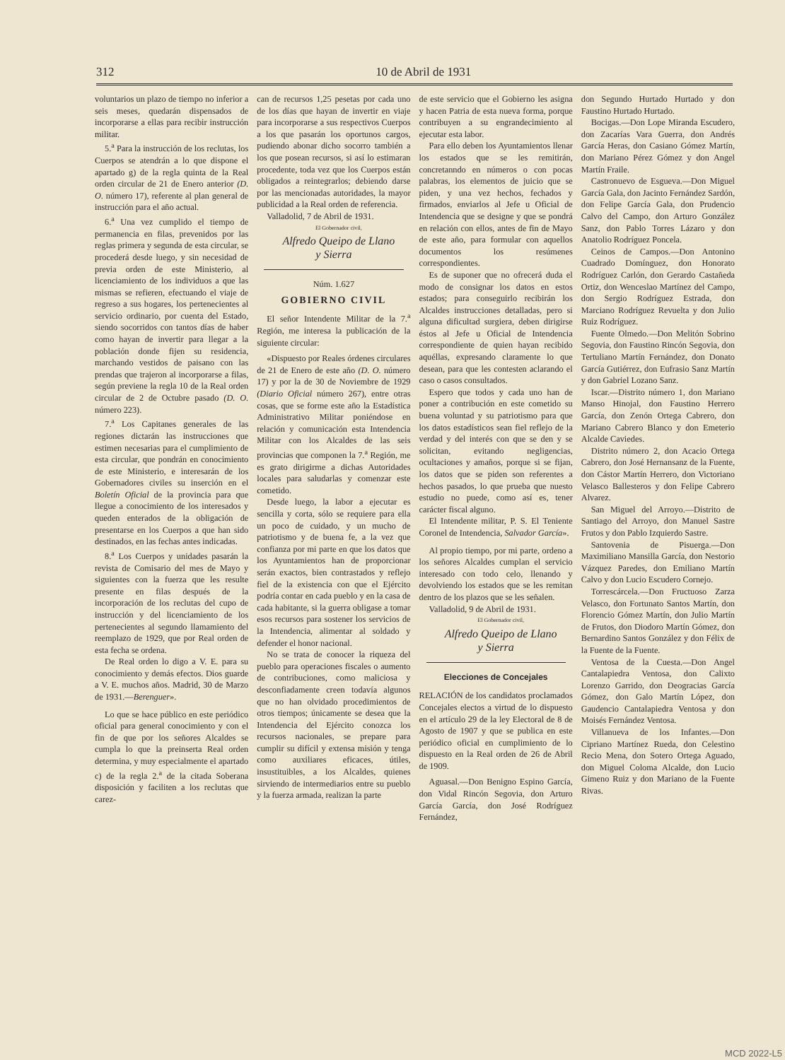312 10 de Abril de 1931
voluntarios un plazo de tiempo no inferior a seis meses, quedarán dispensados de incorporarse a ellas para recibir instrucción militar.
5.<sup>a</sup> Para la instrucción de los reclutas, los Cuerpos se atendrán a lo que dispone el apartado g) de la regla quinta de la Real orden circular de 21 de Enero anterior (D. O. número 17), referente al plan general de instrucción para el año actual.
6.<sup>a</sup> Una vez cumplido el tiempo de permanencia en filas, prevenidos por las reglas primera y segunda de esta circular, se procederá desde luego, y sin necesidad de previa orden de este Ministerio, al licenciamiento de los individuos a que las mismas se refieren, efectuando el viaje de regreso a sus hogares, los pertenecientes al servicio ordinario, por cuenta del Estado, siendo socorridos con tantos días de haber como hayan de invertir para llegar a la población donde fijen su residencia, marchando vestidos de paisano con las prendas que trajeron al incorporarse a filas, según previene la regla 10 de la Real orden circular de 2 de Octubre pasado (D. O. número 223).
7.<sup>a</sup> Los Capitanes generales de las regiones dictarán las instrucciones que estimen necesarias para el cumplimiento de esta circular, que pondrán en conocimiento de este Ministerio, e interesarán de los Gobernadores civiles su inserción en el Boletín Oficial de la provincia para que llegue a conocimiento de los interesados y queden enterados de la obligación de presentarse en los Cuerpos a que han sido destinados, en las fechas antes indicadas.
8.<sup>a</sup> Los Cuerpos y unidades pasarán la revista de Comisario del mes de Mayo y siguientes con la fuerza que les resulte presente en filas después de la incorporación de los reclutas del cupo de instrucción y del licenciamiento de los pertenecientes al segundo llamamiento del reemplazo de 1929, que por Real orden de esta fecha se ordena.
De Real orden lo digo a V. E. para su conocimiento y demás efectos. Dios guarde a V. E. muchos años. Madrid, 30 de Marzo de 1931.—Berenguer».
Lo que se hace público en este periódico oficial para general conocimiento y con el fin de que por los señores Alcaldes se cumpla lo que la preinserta Real orden determina, y muy especialmente el apartado c) de la regla 2.<sup>a</sup> de la citada Soberana disposición y faciliten a los reclutas que carez-
can de recursos 1,25 pesetas por cada uno de los días que hayan de invertir en viaje para incorporarse a sus respectivos Cuerpos a los que pasarán los oportunos cargos, pudiendo abonar dicho socorro también a los que posean recursos, si así lo estimaran procedente, toda vez que los Cuerpos están obligados a reintegrarlos; debiendo darse por las mencionadas autoridades, la mayor publicidad a la Real orden de referencia.
Valladolid, 7 de Abril de 1931.
El Gobernador civil,
Alfredo Queipo de Llano
y Sierra
Núm. 1.627
GOBIERNO CIVIL
El señor Intendente Militar de la 7.<sup>a</sup> Región, me interesa la publicación de la siguiente circular:
«Dispuesto por Reales órdenes circulares de 21 de Enero de este año (D. O. número 17) y por la de 30 de Noviembre de 1929 (Diario Oficial número 267), entre otras cosas, que se forme este año la Estadística Administrativo Militar poniéndose en relación y comunicación esta Intendencia Militar con los Alcaldes de las seis provincias que componen la 7.<sup>a</sup> Región, me es grato dirigirme a dichas Autoridades locales para saludarlas y comenzar este cometido.
Desde luego, la labor a ejecutar es sencilla y corta, sólo se requiere para ella un poco de cuidado, y un mucho de patriotismo y de buena fe, a la vez que confianza por mi parte en que los datos que los Ayuntamientos han de proporcionar serán exactos, bien contrastados y reflejo fiel de la existencia con que el Ejército podría contar en cada pueblo y en la casa de cada habitante, si la guerra obligase a tomar esos recursos para sostener los servicios de la Intendencia, alimentar al soldado y defender el honor nacional.
No se trata de conocer la riqueza del pueblo para operaciones fiscales o aumento de contribuciones, como maliciosa y desconfiadamente creen todavía algunos que no han olvidado procedimientos de otros tiempos; únicamente se desea que la Intendencia del Ejército conozca los recursos nacionales, se prepare para cumplir su difícil y extensa misión y tenga como auxiliares eficaces, útiles, insustituibles, a los Alcaldes, quienes sirviendo de intermediarios entre su pueblo y la fuerza armada, realizan la parte
de este servicio que el Gobierno les asigna y hacen Patria de esta nueva forma, porque contribuyen a su engrandecimiento al ejecutar esta labor.
Para ello deben los Ayuntamientos llenar los estados que se les remitirán, concretanndo en números o con pocas palabras, los elementos de juicio que se piden, y una vez hechos, fechados y firmados, enviarlos al Jefe u Oficial de Intendencia que se designe y que se pondrá en relación con ellos, antes de fin de Mayo de este año, para formular con aquellos documentos los resúmenes correspondientes.
Es de suponer que no ofrecerá duda el modo de consignar los datos en estos estados; para conseguirlo recibirán los Alcaldes instrucciones detalladas, pero si alguna dificultad surgiera, deben dirigirse éstos al Jefe u Oficial de Intendencia correspondiente de quien hayan recibido aquéllas, expresando claramente lo que desean, para que les contesten aclarando el caso o casos consultados.
Espero que todos y cada uno han de poner a contribución en este cometido su buena voluntad y su patriotismo para que los datos estadísticos sean fiel reflejo de la verdad y del interés con que se den y se solicitan, evitando negligencias, ocultaciones y amaños, porque si se fijan, los datos que se piden son referentes a hechos pasados, lo que prueba que nuesto estudio no puede, como así es, tener carácter fiscal alguno.
El Intendente militar, P. S. El Teniente Coronel de Intendencia, Salvador García».
Al propio tiempo, por mi parte, ordeno a los señores Alcaldes cumplan el servicio interesado con todo celo, llenando y devolviendo los estados que se les remitan dentro de los plazos que se les señalen.
Valladolid, 9 de Abril de 1931.
El Gobernador civil,
Alfredo Queipo de Llano
y Sierra
Elecciones de Concejales
RELACIÓN de los candidatos proclamados Concejales electos a virtud de lo dispuesto en el artículo 29 de la ley Electoral de 8 de Agosto de 1907 y que se publica en este periódico oficial en cumplimiento de lo dispuesto en la Real orden de 26 de Abril de 1909.
Aguasal.—Don Benigno Espino García, don Vidal Rincón Segovia, don Arturo García García, don José Rodríguez Fernández,
don Segundo Hurtado Hurtado y don Faustino Hurtado Hurtado.
Bocigas.—Don Lope Miranda Escudero, don Zacarías Vara Guerra, don Andrés García Heras, don Casiano Gómez Martín, don Mariano Pérez Gómez y don Angel Martín Fraile.
Castronuevo de Esgueva.—Don Miguel García Gala, don Jacinto Fernández Sardón, don Felipe García Gala, don Prudencio Calvo del Campo, don Arturo González Sanz, don Pablo Torres Lázaro y don Anatolio Rodríguez Poncela.
Ceinos de Campos.—Don Antonino Cuadrado Domínguez, don Honorato Rodríguez Carlón, don Gerardo Castañeda Ortiz, don Wenceslao Martínez del Campo, don Sergio Rodríguez Estrada, don Marciano Rodríguez Revuelta y don Julio Ruiz Rodríguez.
Fuente Olmedo.—Don Melitón Sobrino Segovia, don Faustino Rincón Segovia, don Tertuliano Martín Fernández, don Donato García Gutiérrez, don Eufrasio Sanz Martín y don Gabriel Lozano Sanz.
Iscar.—Distrito número 1, don Mariano Manso Hinojal, don Faustino Herrero García, don Zenón Ortega Cabrero, don Mariano Cabrero Blanco y don Emeterio Alcalde Caviedes.
Distrito número 2, don Acacio Ortega Cabrero, don José Hernansanz de la Fuente, don Cástor Martín Herrero, don Victoriano Velasco Ballesteros y don Felipe Cabrero Alvarez.
San Miguel del Arroyo.—Distrito de Santiago del Arroyo, don Manuel Sastre Frutos y don Pablo Izquierdo Sastre.
Santovenia de Pisuerga.—Don Maximiliano Mansilla García, don Nestorio Vázquez Paredes, don Emiliano Martín Calvo y don Lucio Escudero Cornejo.
Torrescárcela.—Don Fructuoso Zarza Velasco, don Fortunato Santos Martín, don Florencio Gómez Martín, don Julio Martín de Frutos, don Diodoro Martín Gómez, don Bernardino Santos González y don Félix de la Fuente de la Fuente.
Ventosa de la Cuesta.—Don Angel Cantalapiedra Ventosa, don Calixto Lorenzo Garrido, don Deogracias García Gómez, don Galo Martín López, don Gaudencio Cantalapiedra Ventosa y don Moisés Fernández Ventosa.
Villanueva de los Infantes.—Don Cipriano Martínez Rueda, don Celestino Recio Mena, don Sotero Ortega Aguado, don Miguel Coloma Alcalde, don Lucio Gimeno Ruiz y don Mariano de la Fuente Rivas.
MCD 2022-L5